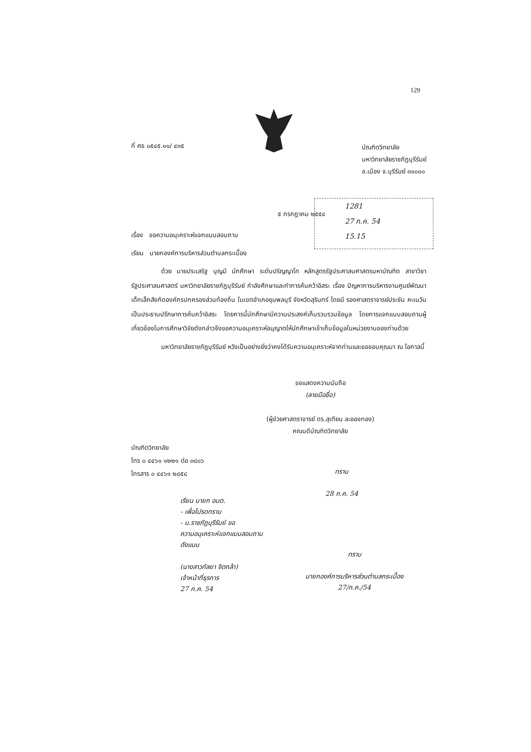129
ที่ ศธ ๐๕๔๕.๑๑/ ๔๓๕
บัณฑิตวิทยาลัย
มหาวิทยาลัยราชภัฏบุรีรัมย์
อ.เมือง จ.บุรีรัมย์ ๓๑๐๐๐
๕ กรกฎาคม ๒๕๕๔
1281
27 ก.ค. 54
15.15
เรื่อง ขอความอนุเคราะห์แจกแบบสอบถาม
เรียน นายกองค์การบริหารส่วนตำบลกระเบื้อง
ด้วย นายประเสริฐ บุญมี นักศึกษา ระดับปริญญาโท หลักสูตรรัฐประศาสนศาสตรมหาบัณฑิต สาขาวิชารัฐประศาสนศาสตร์ มหาวิทยาลัยราชภัฏบุรีรัมย์ กำลังศึกษาและทำการค้นคว้าอิสระ เรื่อง ปัญหาการบริหารงานศูนย์พัฒนาเด็กเล็กสังกัดองค์กรปกครองส่วนท้องถิ่น ในเขตอำเภอชุมพลบุรี จังหวัดสุรินทร์ โดยมี รองศาสตราจารย์ประชัน คะเนวัน เป็นประธานปรึกษาการค้นคว้าอิสระ โดยการนี้นักศึกษามีความประสงค์เก็บรวบรวมข้อมูล โดยการแจกแบบสอบถามผู้เกี่ยวข้องในการศึกษาวิจัยดังกล่าวจึงขอความอนุเคราะห์อนุญาตให้นักศึกษาเข้าเก็บข้อมูลในหน่วยงานของท่านด้วย
มหาวิทยาลัยราชภัฏบุรีรัมย์ หวังเป็นอย่างยิ่งว่าคงได้รับความอนุเคราะห์จากท่านและขอขอบคุณมา ณ โอกาสนี้
ขอแสดงความนับถือ
(ลายมือชื่อ)
(ผู้ช่วยศาสตราจารย์ ดร.สุเทียบ ละอองทอง)
คณบดีบัณฑิตวิทยาลัย
บัณฑิตวิทยาลัย
โทร ๐ ๔๔๖๑ ๑๒๒๑ ต่อ ๓๘๐๖
โทรสาร ๐ ๔๔๖๑ ๒๘๕๘
ทราบ
28 ก.ค. 54
เรียน นายก อบต.
- เพื่อโปรดทราบ
- ม.ราชภัฏบุรีรัมย์ ขอ
ความอนุเคราะห์แจกแบบสอบถาม
ดังแนบ
(นางสาวกัลยา จิตกล้า)
เจ้าหน้าที่ธุรการ
27 ก.ค. 54
ทราบ
นายกองค์การบริหารส่วนตำบลกระเบื้อง
27/ก.ค./54